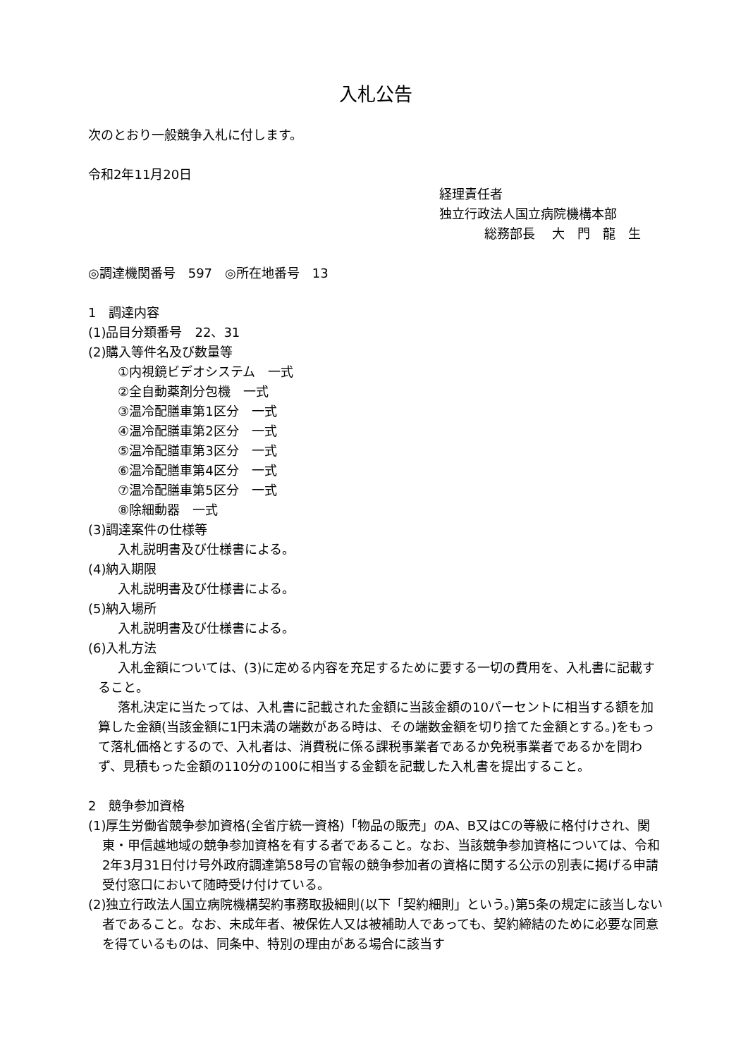入札公告
次のとおり一般競争入札に付します。
令和2年11月20日
経理責任者
独立行政法人国立病院機構本部
総務部長　 大　門　龍　生
◎調達機関番号　597　◎所在地番号　13
1　調達内容
(1)品目分類番号　22、31
(2)購入等件名及び数量等
①内視鏡ビデオシステム　一式
②全自動薬剤分包機　一式
③温冷配膳車第1区分　一式
④温冷配膳車第2区分　一式
⑤温冷配膳車第3区分　一式
⑥温冷配膳車第4区分　一式
⑦温冷配膳車第5区分　一式
⑧除細動器　一式
(3)調達案件の仕様等
入札説明書及び仕様書による。
(4)納入期限
入札説明書及び仕様書による。
(5)納入場所
入札説明書及び仕様書による。
(6)入札方法
入札金額については、(3)に定める内容を充足するために要する一切の費用を、入札書に記載すること。
落札決定に当たっては、入札書に記載された金額に当該金額の10パーセントに相当する額を加算した金額(当該金額に1円未満の端数がある時は、その端数金額を切り捨てた金額とする。)をもって落札価格とするので、入札者は、消費税に係る課税事業者であるか免税事業者であるかを問わず、見積もった金額の110分の100に相当する金額を記載した入札書を提出すること。
2　競争参加資格
(1)厚生労働省競争参加資格(全省庁統一資格)「物品の販売」のA、B又はCの等級に格付けされ、関東・甲信越地域の競争参加資格を有する者であること。なお、当該競争参加資格については、令和2年3月31日付け号外政府調達第58号の官報の競争参加者の資格に関する公示の別表に掲げる申請受付窓口において随時受け付けている。
(2)独立行政法人国立病院機構契約事務取扱細則(以下「契約細則」という。)第5条の規定に該当しない者であること。なお、未成年者、被保佐人又は被補助人であっても、契約締結のために必要な同意を得ているものは、同条中、特別の理由がある場合に該当す